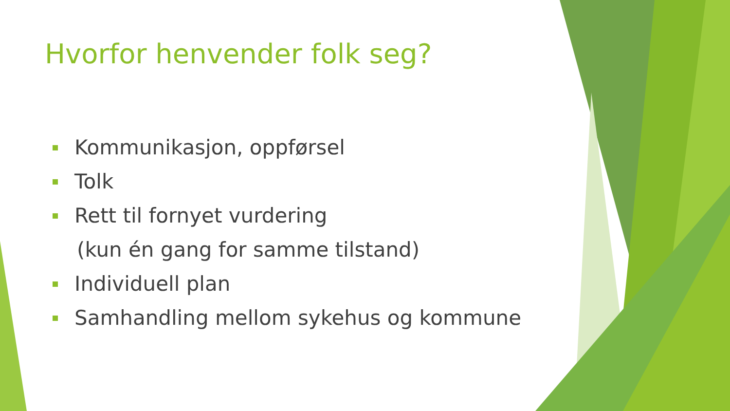Hvorfor henvender folk seg?
Kommunikasjon, oppførsel
Tolk
Rett til fornyet vurdering
(kun én gang for samme tilstand)
Individuell plan
Samhandling mellom sykehus og kommune